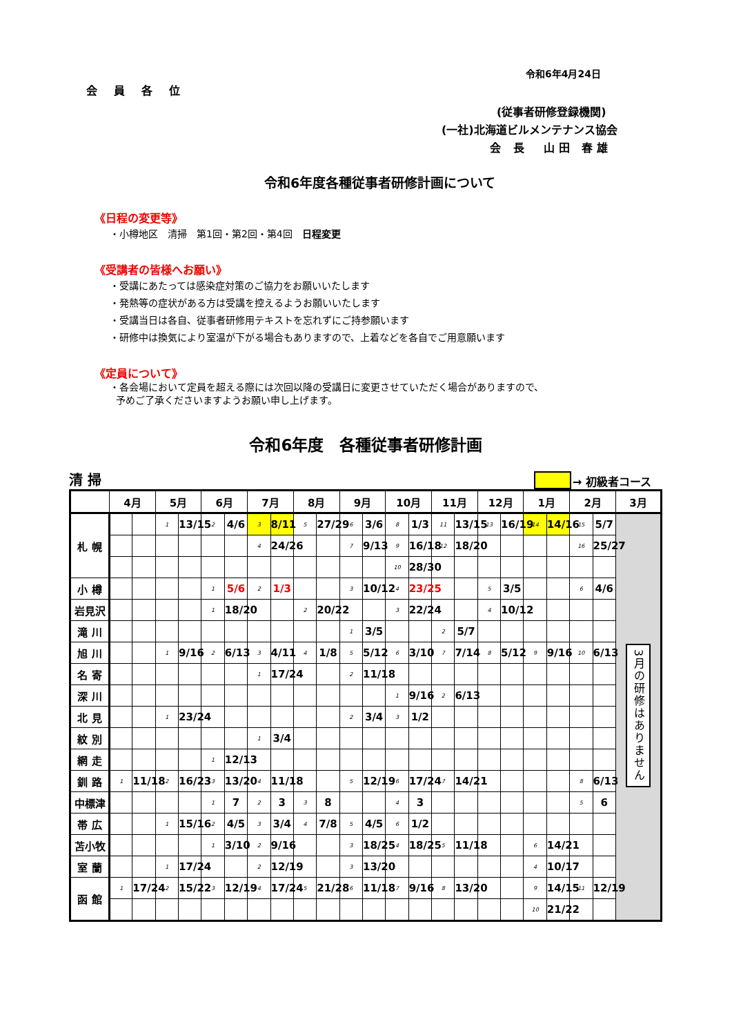令和6年4月24日
会員各位
(従事者研修登録機関)
(一社)北海道ビルメンテナンス協会
会 長　山田 春雄
令和6年度各種従事者研修計画について
《日程の変更等》
・小樽地区　清掃　第1回・第2回・第4回　日程変更
《受講者の皆様へお願い》
・受講にあたっては感染症対策のご協力をお願いいたします
・発熱等の症状がある方は受講を控えるようお願いいたします
・受講当日は各自、従事者研修用テキストを忘れずにご持参願います
・研修中は換気により室温が下がる場合もありますので、上着などを各自でご用意願います
《定員について》
・各会場において定員を超える際には次回以降の受講日に変更させていただく場合がありますので、
予めご了承くださいますようお願い申し上げます。
令和6年度　各種従事者研修計画
清 掃 → 初級者コース
| | 4月 | | 5月 | | 6月 | | 7月 | | 8月 | | 9月 | | 10月 | | 11月 | | 12月 | | 1月 | | 2月 | | 3月 |
| --- | --- | --- | --- | --- | --- | --- | --- | --- | --- | --- | --- | --- | --- | --- | --- | --- | --- | --- | --- | --- | --- | --- | --- |
| 札 幌 | | | 1 | 13/15 | 2 | 4/6 | 3 | 8/11 | 5 | 27/29 | 6 | 3/6 | 8 | 1/3 | 11 | 13/15 | 13 | 16/19 | 14 | 14/16 | 15 | 5/7 | 3月の研修はありません |
| | | | | | | | 4 | 24/26 | | | 7 | 9/13 | 9 | 16/18 | 12 | 18/20 | | | | | 16 | 25/27 | |
| | | | | | | | | | | | | | 10 | 28/30 | | | | | | | | | |
| 小 樽 | | | | | 1 | 5/6 | 2 | 1/3 | | | 3 | 10/12 | 4 | 23/25 | | | 5 | 3/5 | | | 6 | 4/6 | |
| 岩見沢 | | | | | 1 | 18/20 | | | 2 | 20/22 | | | 3 | 22/24 | | | 4 | 10/12 | | | | | |
| 滝 川 | | | | | | | | | | | 1 | 3/5 | | | 2 | 5/7 | | | | | | | |
| 旭 川 | | | 1 | 9/16 | 2 | 6/13 | 3 | 4/11 | 4 | 1/8 | 5 | 5/12 | 6 | 3/10 | 7 | 7/14 | 8 | 5/12 | 9 | 9/16 | 10 | 6/13 | |
| 名 寄 | | | | | | | 1 | 17/24 | | | 2 | 11/18 | | | | | | | | | | | |
| 深 川 | | | | | | | | | | | | | 1 | 9/16 | 2 | 6/13 | | | | | | | |
| 北 見 | | | 1 | 23/24 | | | | | | | 2 | 3/4 | 3 | 1/2 | | | | | | | | | |
| 紋 別 | | | | | | | 1 | 3/4 | | | | | | | | | | | | | | | |
| 網 走 | | | | | 1 | 12/13 | | | | | | | | | | | | | | | | | |
| 釧 路 | 1 | 11/18 | 2 | 16/23 | 3 | 13/20 | 4 | 11/18 | | | 5 | 12/19 | 6 | 17/24 | 7 | 14/21 | | | | | 8 | 6/13 | |
| 中標津 | | | | | 1 | 7 | 2 | 3 | 3 | 8 | | | 4 | 3 | | | | | | | 5 | 6 | |
| 帯 広 | | | 1 | 15/16 | 2 | 4/5 | 3 | 3/4 | 4 | 7/8 | 5 | 4/5 | 6 | 1/2 | | | | | | | | | |
| 苫小牧 | | | | | 1 | 3/10 | 2 | 9/16 | | | 3 | 18/25 | 4 | 18/25 | 5 | 11/18 | | | 6 | 14/21 | | | |
| 室 蘭 | | | 1 | 17/24 | | | 2 | 12/19 | | | 3 | 13/20 | | | | | | | 4 | 10/17 | | | |
| 函 館 | 1 | 17/24 | 2 | 15/22 | 3 | 12/19 | 4 | 17/24 | 5 | 21/28 | 6 | 11/18 | 7 | 9/16 | 8 | 13/20 | | | 9 | 14/15 | 11 | 12/19 | |
| | | | | | | | | | | | | | | | | | | | 10 | 21/22 | | | |